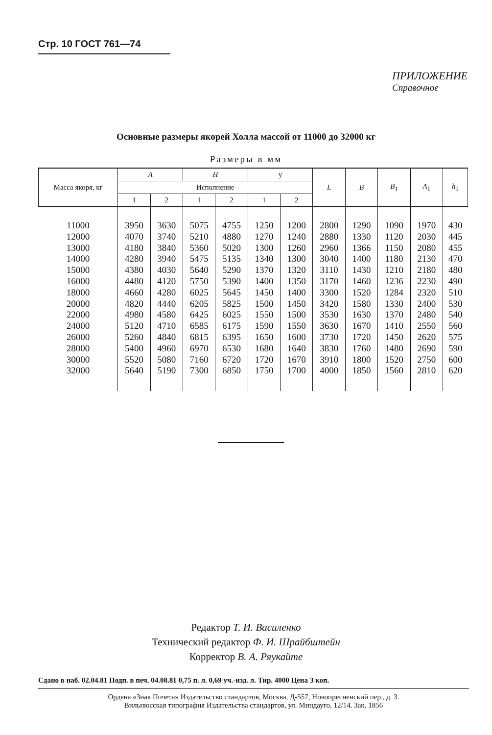Стр. 10 ГОСТ 761—74
ПРИЛОЖЕНИЕ
Справочное
Основные размеры якорей Холла массой от 11000 до 32000 кг
Размеры в мм
| Масса якоря, кг | A | | H | | у | | L | B | B<sub>1</sub> | A<sub>1</sub> | h<sub>1</sub> |
| --- | --- | --- | --- | --- | --- | --- | --- | --- | --- | --- | --- |
| | Исполнение | | | | | | | | | | |
| | 1 | 2 | 1 | 2 | 1 | 2 | | | | | |
| 11000 12000 13000 14000 15000 16000 18000 20000 22000 24000 26000 28000 30000 32000 | 3950 4070 4180 4280 4380 4480 4660 4820 4980 5120 5260 5400 5520 5640 | 3630 3740 3840 3940 4030 4120 4280 4440 4580 4710 4840 4960 5080 5190 | 5075 5210 5360 5475 5640 5750 6025 6205 6425 6585 6815 6970 7160 7300 | 4755 4880 5020 5135 5290 5390 5645 5825 6025 6175 6395 6530 6720 6850 | 1250 1270 1300 1340 1370 1400 1450 1500 1550 1590 1650 1680 1720 1750 | 1200 1240 1260 1300 1320 1350 1400 1450 1500 1550 1600 1640 1670 1700 | 2800 2880 2960 3040 3110 3170 3300 3420 3530 3630 3730 3830 3910 4000 | 1290 1330 1366 1400 1430 1460 1520 1580 1630 1670 1720 1760 1800 1850 | 1090 1120 1150 1180 1210 1236 1284 1330 1370 1410 1450 1480 1520 1560 | 1970 2030 2080 2130 2180 2230 2320 2400 2480 2550 2620 2690 2750 2810 | 430 445 455 470 480 490 510 530 540 560 575 590 600 620 |
Редактор Т. И. Василенко
Технический редактор Ф. И. Шрайбштейн
Корректор В. А. Ряукайте
Сдано в наб. 02.04.81 Подп. в печ. 04.08.81 0,75 п. л. 0,69 уч.-изд. л. Тир. 4000 Цена 3 коп.
Ордена «Знак Почета» Издательство стандартов, Москва, Д-557, Новопресненский пер., д. 3.
Вильнюсская типография Издательства стандартов, ул. Миндауго, 12/14. Зак. 1856